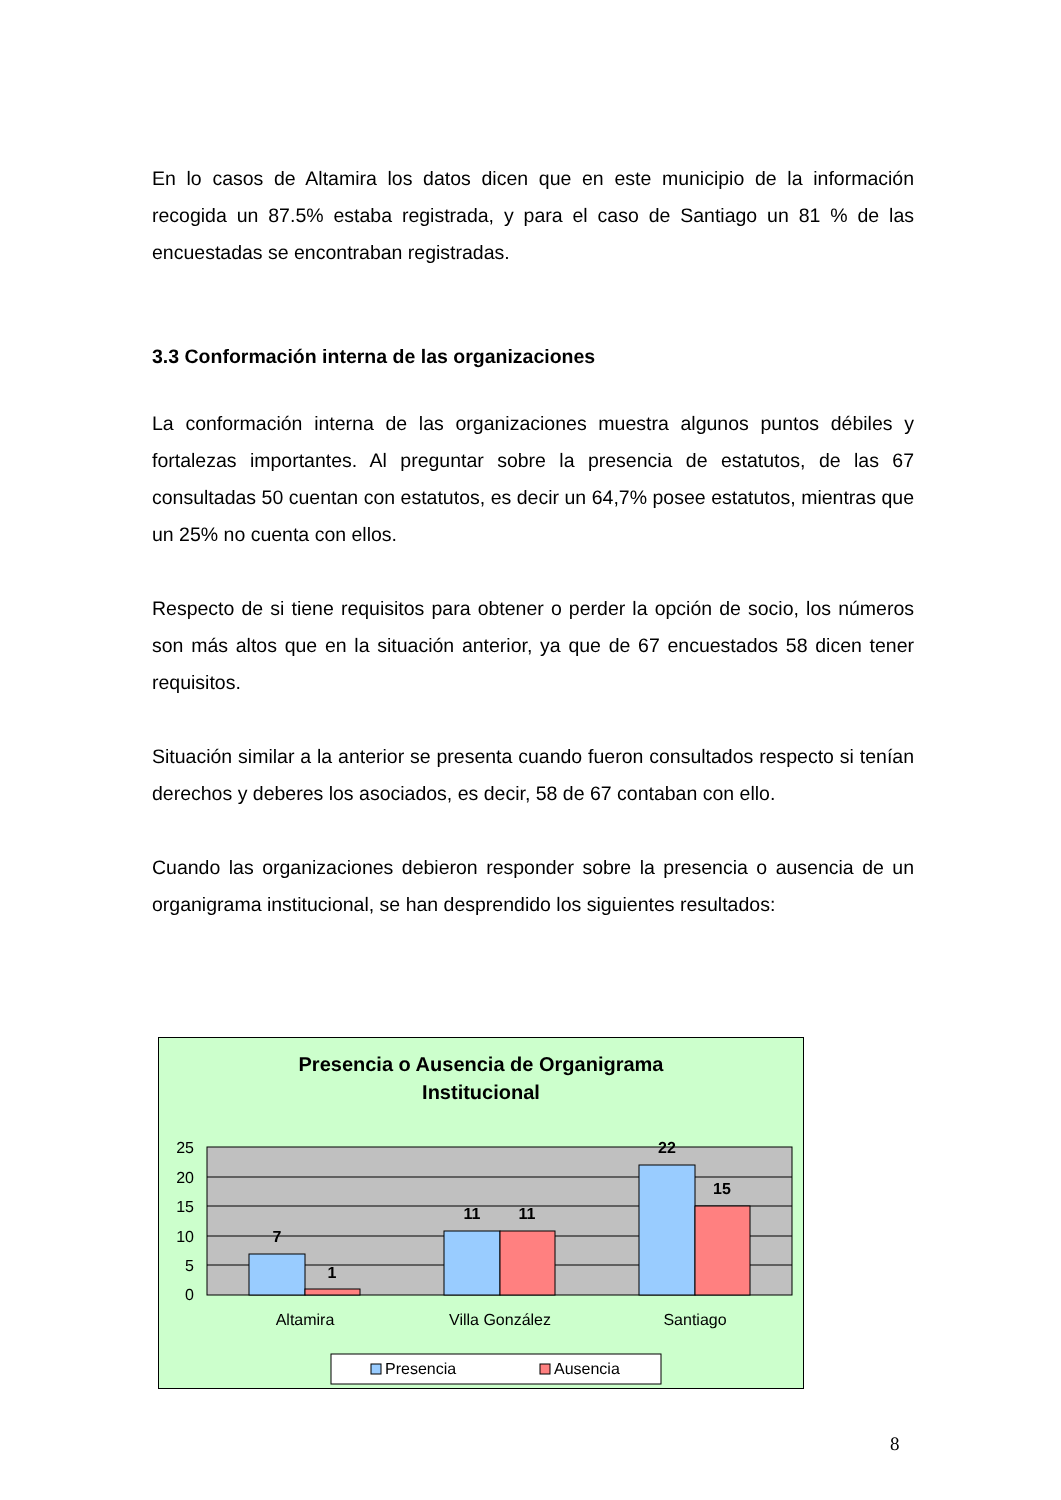En lo casos de Altamira los datos dicen que en este municipio de la información recogida un 87.5% estaba registrada, y para el caso de Santiago un 81 % de las encuestadas se encontraban registradas.
3.3 Conformación interna de las organizaciones
La conformación interna de las organizaciones muestra algunos puntos débiles y fortalezas importantes. Al preguntar sobre la presencia de estatutos, de las 67 consultadas 50 cuentan con estatutos, es decir un 64,7% posee estatutos, mientras que un 25% no cuenta con ellos.
Respecto de si tiene requisitos para obtener o perder la opción de socio, los números son más altos que en la situación anterior, ya que de 67 encuestados 58 dicen tener requisitos.
Situación similar a la anterior se presenta cuando fueron consultados respecto si tenían derechos y deberes los asociados, es decir, 58 de 67 contaban con ello.
Cuando las organizaciones debieron responder sobre la presencia o ausencia de un organigrama institucional, se han desprendido los siguientes resultados:
Presencia o Ausencia de Organigrama
Institucional
25
20
15
10
5
0
7
1
11
11
22
15
Altamira
Villa González
Santiago
Presencia
Ausencia
8